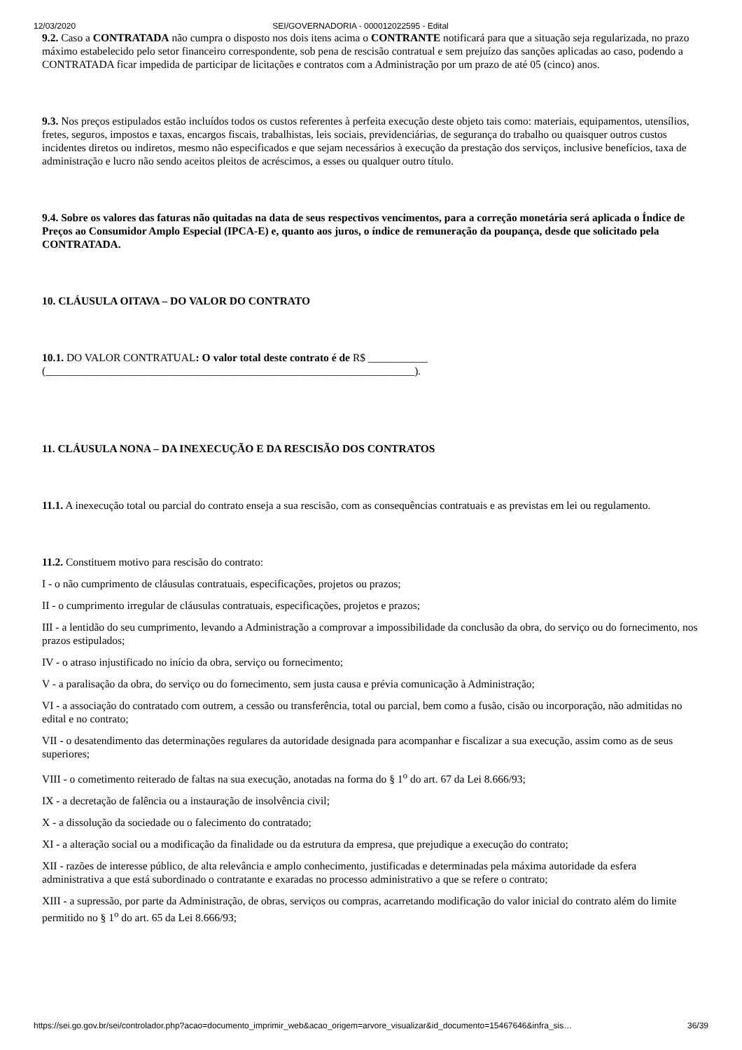12/03/2020 SEI/GOVERNADORIA - 000012022595 - Edital
9.2. Caso a CONTRATADA não cumpra o disposto nos dois itens acima o CONTRANTE notificará para que a situação seja regularizada, no prazo máximo estabelecido pelo setor financeiro correspondente, sob pena de rescisão contratual e sem prejuízo das sanções aplicadas ao caso, podendo a CONTRATADA ficar impedida de participar de licitações e contratos com a Administração por um prazo de até 05 (cinco) anos.
9.3. Nos preços estipulados estão incluídos todos os custos referentes à perfeita execução deste objeto tais como: materiais, equipamentos, utensílios, fretes, seguros, impostos e taxas, encargos fiscais, trabalhistas, leis sociais, previdenciárias, de segurança do trabalho ou quaisquer outros custos incidentes diretos ou indiretos, mesmo não especificados e que sejam necessários à execução da prestação dos serviços, inclusive benefícios, taxa de administração e lucro não sendo aceitos pleitos de acréscimos, a esses ou qualquer outro título.
9.4. Sobre os valores das faturas não quitadas na data de seus respectivos vencimentos, para a correção monetária será aplicada o Índice de Preços ao Consumidor Amplo Especial (IPCA-E) e, quanto aos juros, o índice de remuneração da poupança, desde que solicitado pela CONTRATADA.
10. CLÁUSULA OITAVA – DO VALOR DO CONTRATO
10.1. DO VALOR CONTRATUAL: O valor total deste contrato é de R$ ___________
(____________________________________________________________________).
11. CLÁUSULA NONA – DA INEXECUÇÃO E DA RESCISÃO DOS CONTRATOS
11.1. A inexecução total ou parcial do contrato enseja a sua rescisão, com as consequências contratuais e as previstas em lei ou regulamento.
11.2. Constituem motivo para rescisão do contrato:
I - o não cumprimento de cláusulas contratuais, especificações, projetos ou prazos;
II - o cumprimento irregular de cláusulas contratuais, especificações, projetos e prazos;
III - a lentidão do seu cumprimento, levando a Administração a comprovar a impossibilidade da conclusão da obra, do serviço ou do fornecimento, nos prazos estipulados;
IV - o atraso injustificado no início da obra, serviço ou fornecimento;
V - a paralisação da obra, do serviço ou do fornecimento, sem justa causa e prévia comunicação à Administração;
VI - a associação do contratado com outrem, a cessão ou transferência, total ou parcial, bem como a fusão, cisão ou incorporação, não admitidas no edital e no contrato;
VII - o desatendimento das determinações regulares da autoridade designada para acompanhar e fiscalizar a sua execução, assim como as de seus superiores;
VIII - o cometimento reiterado de faltas na sua execução, anotadas na forma do § 1<sup>o</sup> do art. 67 da Lei 8.666/93;
IX - a decretação de falência ou a instauração de insolvência civil;
X - a dissolução da sociedade ou o falecimento do contratado;
XI - a alteração social ou a modificação da finalidade ou da estrutura da empresa, que prejudique a execução do contrato;
XII - razões de interesse público, de alta relevância e amplo conhecimento, justificadas e determinadas pela máxima autoridade da esfera administrativa a que está subordinado o contratante e exaradas no processo administrativo a que se refere o contrato;
XIII - a supressão, por parte da Administração, de obras, serviços ou compras, acarretando modificação do valor inicial do contrato além do limite permitido no § 1<sup>o</sup> do art. 65 da Lei 8.666/93;
https://sei.go.gov.br/sei/controlador.php?acao=documento_imprimir_web&acao_origem=arvore_visualizar&id_documento=15467646&infra_sis… 36/39